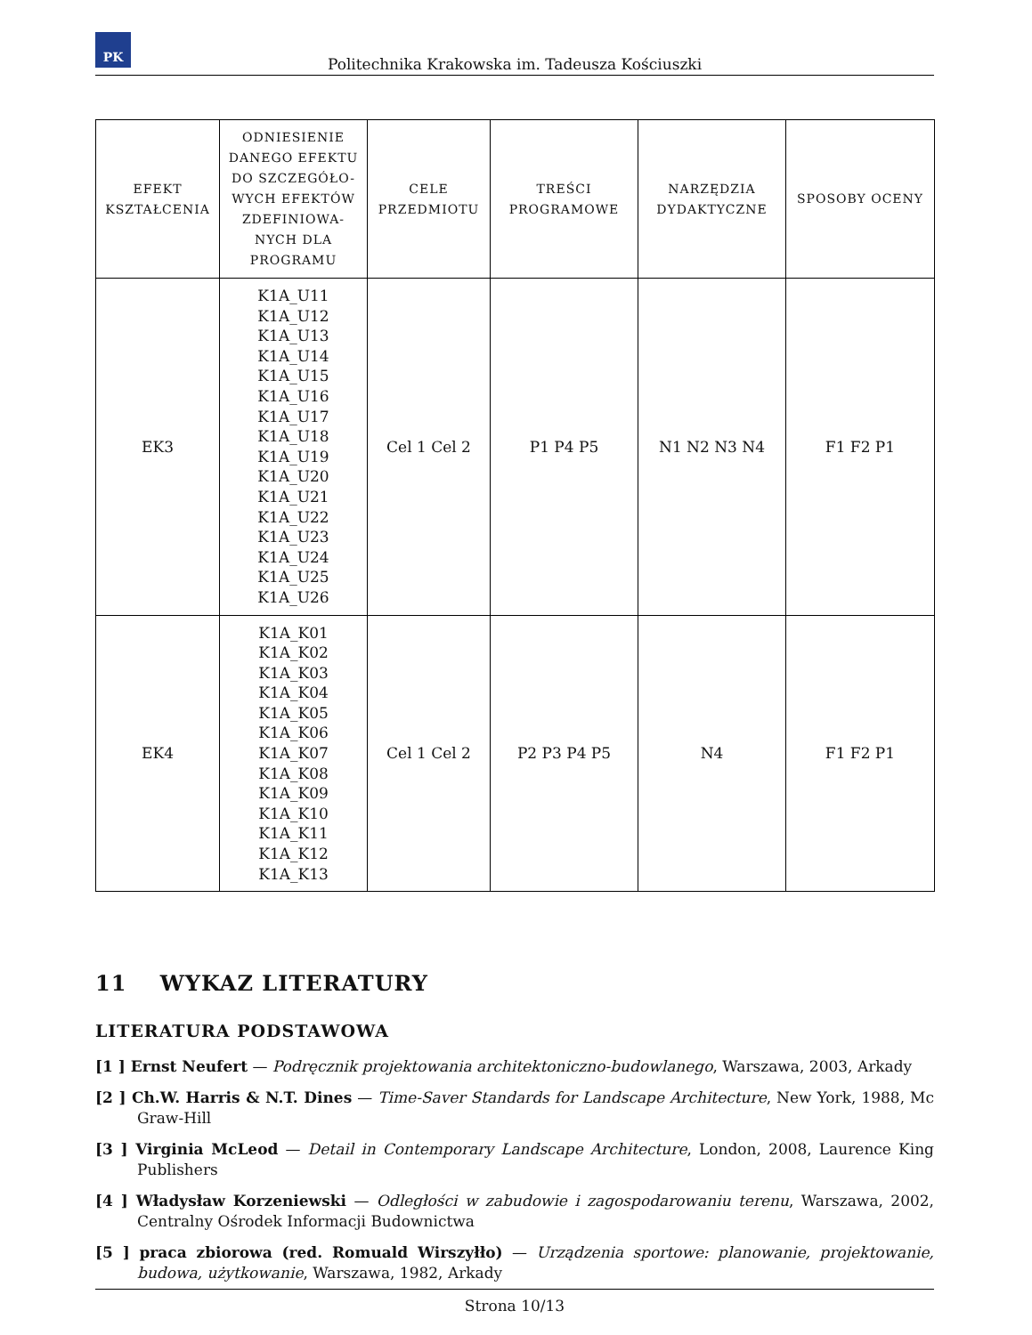PK
Politechnika Krakowska im. Tadeusza Kościuszki
| EFEKT KSZTAŁCENIA | ODNIESIENIE DANEGO EFEKTU DO SZCZEGÓŁO-WYCH EFEKTÓW ZDEFINIOWA-NYCH DLA PROGRAMU | CELE PRZEDMIOTU | TREŚCI PROGRAMOWE | NARZĘDZIA DYDAKTYCZNE | SPOSOBY OCENY |
| --- | --- | --- | --- | --- | --- |
| EK3 | K1A_U11 K1A_U12 K1A_U13 K1A_U14 K1A_U15 K1A_U16 K1A_U17 K1A_U18 K1A_U19 K1A_U20 K1A_U21 K1A_U22 K1A_U23 K1A_U24 K1A_U25 K1A_U26 | Cel 1 Cel 2 | P1 P4 P5 | N1 N2 N3 N4 | F1 F2 P1 |
| EK4 | K1A_K01 K1A_K02 K1A_K03 K1A_K04 K1A_K05 K1A_K06 K1A_K07 K1A_K08 K1A_K09 K1A_K10 K1A_K11 K1A_K12 K1A_K13 | Cel 1 Cel 2 | P2 P3 P4 P5 | N4 | F1 F2 P1 |
11 WYKAZ LITERATURY
LITERATURA PODSTAWOWA
[1 ] Ernst Neufert — Podręcznik projektowania architektoniczno-budowlanego, Warszawa, 2003, Arkady
[2 ] Ch.W. Harris & N.T. Dines — Time-Saver Standards for Landscape Architecture, New York, 1988, Mc Graw-Hill
[3 ] Virginia McLeod — Detail in Contemporary Landscape Architecture, London, 2008, Laurence King Publishers
[4 ] Władysław Korzeniewski — Odległości w zabudowie i zagospodarowaniu terenu, Warszawa, 2002, Centralny Ośrodek Informacji Budownictwa
[5 ] praca zbiorowa (red. Romuald Wirszyłło) — Urządzenia sportowe: planowanie, projektowanie, budowa, użytkowanie, Warszawa, 1982, Arkady
Strona 10/13